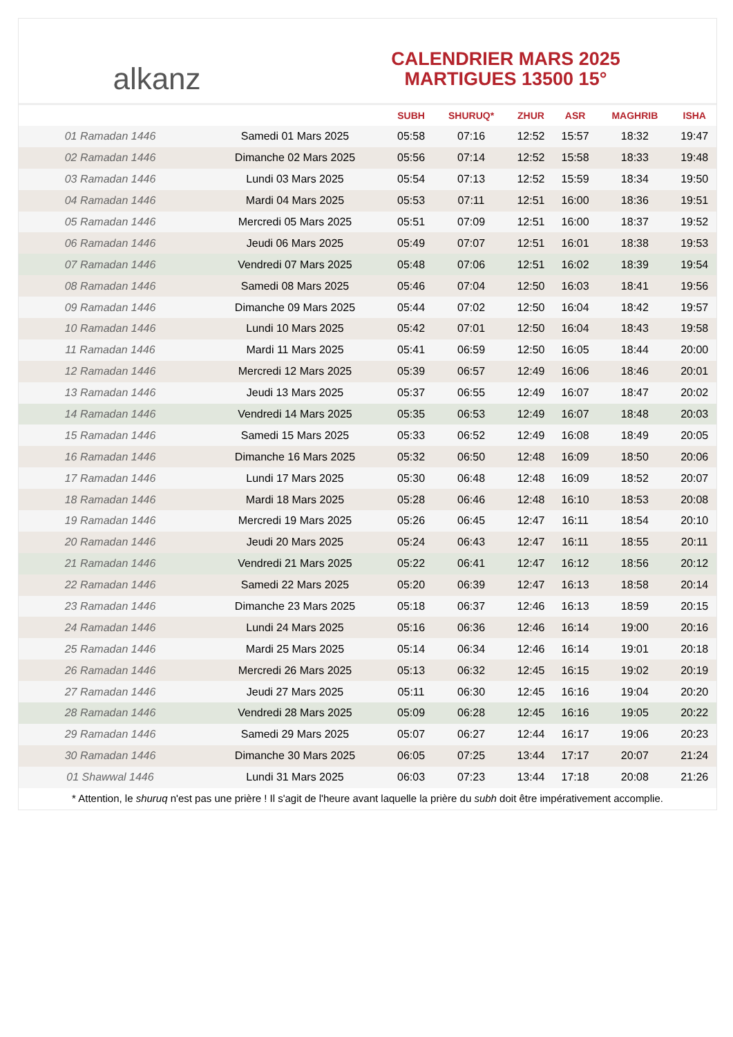alkanz
CALENDRIER MARS 2025
MARTIGUES 13500 15°
| | | SUBH | SHURUQ* | ZHUR | ASR | MAGHRIB | ISHA |
| --- | --- | --- | --- | --- | --- | --- | --- |
| 01 Ramadan 1446 | Samedi 01 Mars 2025 | 05:58 | 07:16 | 12:52 | 15:57 | 18:32 | 19:47 |
| 02 Ramadan 1446 | Dimanche 02 Mars 2025 | 05:56 | 07:14 | 12:52 | 15:58 | 18:33 | 19:48 |
| 03 Ramadan 1446 | Lundi 03 Mars 2025 | 05:54 | 07:13 | 12:52 | 15:59 | 18:34 | 19:50 |
| 04 Ramadan 1446 | Mardi 04 Mars 2025 | 05:53 | 07:11 | 12:51 | 16:00 | 18:36 | 19:51 |
| 05 Ramadan 1446 | Mercredi 05 Mars 2025 | 05:51 | 07:09 | 12:51 | 16:00 | 18:37 | 19:52 |
| 06 Ramadan 1446 | Jeudi 06 Mars 2025 | 05:49 | 07:07 | 12:51 | 16:01 | 18:38 | 19:53 |
| 07 Ramadan 1446 | Vendredi 07 Mars 2025 | 05:48 | 07:06 | 12:51 | 16:02 | 18:39 | 19:54 |
| 08 Ramadan 1446 | Samedi 08 Mars 2025 | 05:46 | 07:04 | 12:50 | 16:03 | 18:41 | 19:56 |
| 09 Ramadan 1446 | Dimanche 09 Mars 2025 | 05:44 | 07:02 | 12:50 | 16:04 | 18:42 | 19:57 |
| 10 Ramadan 1446 | Lundi 10 Mars 2025 | 05:42 | 07:01 | 12:50 | 16:04 | 18:43 | 19:58 |
| 11 Ramadan 1446 | Mardi 11 Mars 2025 | 05:41 | 06:59 | 12:50 | 16:05 | 18:44 | 20:00 |
| 12 Ramadan 1446 | Mercredi 12 Mars 2025 | 05:39 | 06:57 | 12:49 | 16:06 | 18:46 | 20:01 |
| 13 Ramadan 1446 | Jeudi 13 Mars 2025 | 05:37 | 06:55 | 12:49 | 16:07 | 18:47 | 20:02 |
| 14 Ramadan 1446 | Vendredi 14 Mars 2025 | 05:35 | 06:53 | 12:49 | 16:07 | 18:48 | 20:03 |
| 15 Ramadan 1446 | Samedi 15 Mars 2025 | 05:33 | 06:52 | 12:49 | 16:08 | 18:49 | 20:05 |
| 16 Ramadan 1446 | Dimanche 16 Mars 2025 | 05:32 | 06:50 | 12:48 | 16:09 | 18:50 | 20:06 |
| 17 Ramadan 1446 | Lundi 17 Mars 2025 | 05:30 | 06:48 | 12:48 | 16:09 | 18:52 | 20:07 |
| 18 Ramadan 1446 | Mardi 18 Mars 2025 | 05:28 | 06:46 | 12:48 | 16:10 | 18:53 | 20:08 |
| 19 Ramadan 1446 | Mercredi 19 Mars 2025 | 05:26 | 06:45 | 12:47 | 16:11 | 18:54 | 20:10 |
| 20 Ramadan 1446 | Jeudi 20 Mars 2025 | 05:24 | 06:43 | 12:47 | 16:11 | 18:55 | 20:11 |
| 21 Ramadan 1446 | Vendredi 21 Mars 2025 | 05:22 | 06:41 | 12:47 | 16:12 | 18:56 | 20:12 |
| 22 Ramadan 1446 | Samedi 22 Mars 2025 | 05:20 | 06:39 | 12:47 | 16:13 | 18:58 | 20:14 |
| 23 Ramadan 1446 | Dimanche 23 Mars 2025 | 05:18 | 06:37 | 12:46 | 16:13 | 18:59 | 20:15 |
| 24 Ramadan 1446 | Lundi 24 Mars 2025 | 05:16 | 06:36 | 12:46 | 16:14 | 19:00 | 20:16 |
| 25 Ramadan 1446 | Mardi 25 Mars 2025 | 05:14 | 06:34 | 12:46 | 16:14 | 19:01 | 20:18 |
| 26 Ramadan 1446 | Mercredi 26 Mars 2025 | 05:13 | 06:32 | 12:45 | 16:15 | 19:02 | 20:19 |
| 27 Ramadan 1446 | Jeudi 27 Mars 2025 | 05:11 | 06:30 | 12:45 | 16:16 | 19:04 | 20:20 |
| 28 Ramadan 1446 | Vendredi 28 Mars 2025 | 05:09 | 06:28 | 12:45 | 16:16 | 19:05 | 20:22 |
| 29 Ramadan 1446 | Samedi 29 Mars 2025 | 05:07 | 06:27 | 12:44 | 16:17 | 19:06 | 20:23 |
| 30 Ramadan 1446 | Dimanche 30 Mars 2025 | 06:05 | 07:25 | 13:44 | 17:17 | 20:07 | 21:24 |
| 01 Shawwal 1446 | Lundi 31 Mars 2025 | 06:03 | 07:23 | 13:44 | 17:18 | 20:08 | 21:26 |
* Attention, le shuruq n'est pas une prière ! Il s'agit de l'heure avant laquelle la prière du subh doit être impérativement accomplie.